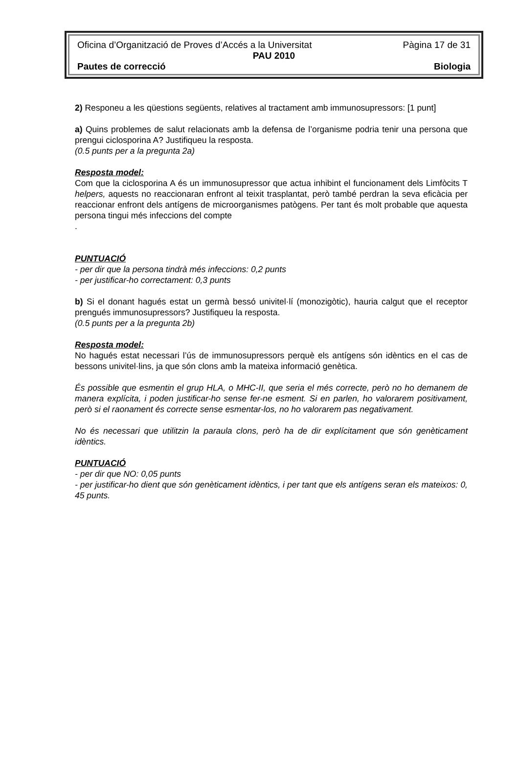Oficina d’Organització de Proves d’Accés a la Universitat Pàgina 17 de 31
PAU 2010
Pautes de correcció Biologia
2) Responeu a les qüestions següents, relatives al tractament amb immunosupressors: [1 punt]
a) Quins problemes de salut relacionats amb la defensa de l’organisme podria tenir una persona que prengui ciclosporina A? Justifiqueu la resposta.
(0.5 punts per a la pregunta 2a)
Resposta model:
Com que la ciclosporina A és un immunosupressor que actua inhibint el funcionament dels Limfòcits T helpers, aquests no reaccionaran enfront al teixit trasplantat, però també perdran la seva eficàcia per reaccionar enfront dels antígens de microorganismes patògens. Per tant és molt probable que aquesta persona tingui més infeccions del compte
.
PUNTUACIÓ
- per dir que la persona tindrà més infeccions: 0,2 punts
- per justificar-ho correctament: 0,3 punts
b) Si el donant hagués estat un germà bessó univitel·lí (monozigòtic), hauria calgut que el receptor prengués immunosupressors? Justifiqueu la resposta.
(0.5 punts per a la pregunta 2b)
Resposta model:
No hagués estat necessari l’ús de immunosupressors perquè els antígens són idèntics en el cas de bessons univitel·lins, ja que són clons amb la mateixa informació genètica.
És possible que esmentin el grup HLA, o MHC-II, que seria el més correcte, però no ho demanem de manera explícita, i poden justificar-ho sense fer-ne esment. Si en parlen, ho valorarem positivament, però si el raonament és correcte sense esmentar-los, no ho valorarem pas negativament.
No és necessari que utilitzin la paraula clons, però ha de dir explícitament que són genèticament idèntics.
PUNTUACIÓ
- per dir que NO: 0,05 punts
- per justificar-ho dient que són genèticament idèntics, i per tant que els antígens seran els mateixos: 0, 45 punts.